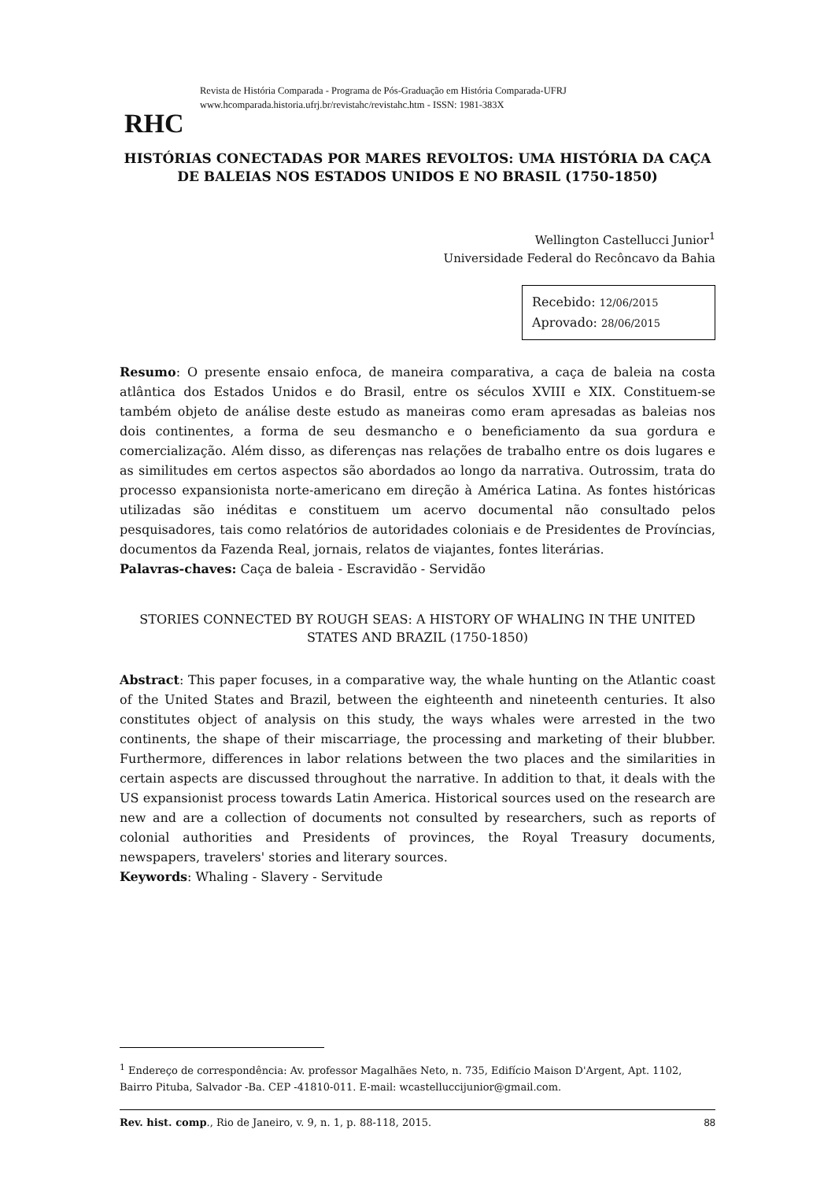RHC
Revista de História Comparada - Programa de Pós-Graduação em História Comparada-UFRJ
www.hcomparada.historia.ufrj.br/revistahc/revistahc.htm - ISSN: 1981-383X
HISTÓRIAS CONECTADAS POR MARES REVOLTOS: UMA HISTÓRIA DA CAÇA DE BALEIAS NOS ESTADOS UNIDOS E NO BRASIL (1750-1850)
Wellington Castellucci Junior<sup>1</sup>
Universidade Federal do Recôncavo da Bahia
Recebido: 12/06/2015
Aprovado: 28/06/2015
Resumo: O presente ensaio enfoca, de maneira comparativa, a caça de baleia na costa atlântica dos Estados Unidos e do Brasil, entre os séculos XVIII e XIX. Constituem-se também objeto de análise deste estudo as maneiras como eram apresadas as baleias nos dois continentes, a forma de seu desmancho e o beneficiamento da sua gordura e comercialização. Além disso, as diferenças nas relações de trabalho entre os dois lugares e as similitudes em certos aspectos são abordados ao longo da narrativa. Outrossim, trata do processo expansionista norte-americano em direção à América Latina. As fontes históricas utilizadas são inéditas e constituem um acervo documental não consultado pelos pesquisadores, tais como relatórios de autoridades coloniais e de Presidentes de Províncias, documentos da Fazenda Real, jornais, relatos de viajantes, fontes literárias.
Palavras-chaves: Caça de baleia - Escravidão - Servidão
STORIES CONNECTED BY ROUGH SEAS: A HISTORY OF WHALING IN THE UNITED STATES AND BRAZIL (1750-1850)
Abstract: This paper focuses, in a comparative way, the whale hunting on the Atlantic coast of the United States and Brazil, between the eighteenth and nineteenth centuries. It also constitutes object of analysis on this study, the ways whales were arrested in the two continents, the shape of their miscarriage, the processing and marketing of their blubber. Furthermore, differences in labor relations between the two places and the similarities in certain aspects are discussed throughout the narrative. In addition to that, it deals with the US expansionist process towards Latin America. Historical sources used on the research are new and are a collection of documents not consulted by researchers, such as reports of colonial authorities and Presidents of provinces, the Royal Treasury documents, newspapers, travelers' stories and literary sources.
Keywords: Whaling - Slavery - Servitude
<sup>1</sup> Endereço de correspondência: Av. professor Magalhães Neto, n. 735, Edifício Maison D'Argent, Apt. 1102, Bairro Pituba, Salvador -Ba. CEP -41810-011. E-mail: wcastelluccijunior@gmail.com.
Rev. hist. comp., Rio de Janeiro, v. 9, n. 1, p. 88-118, 2015. 88